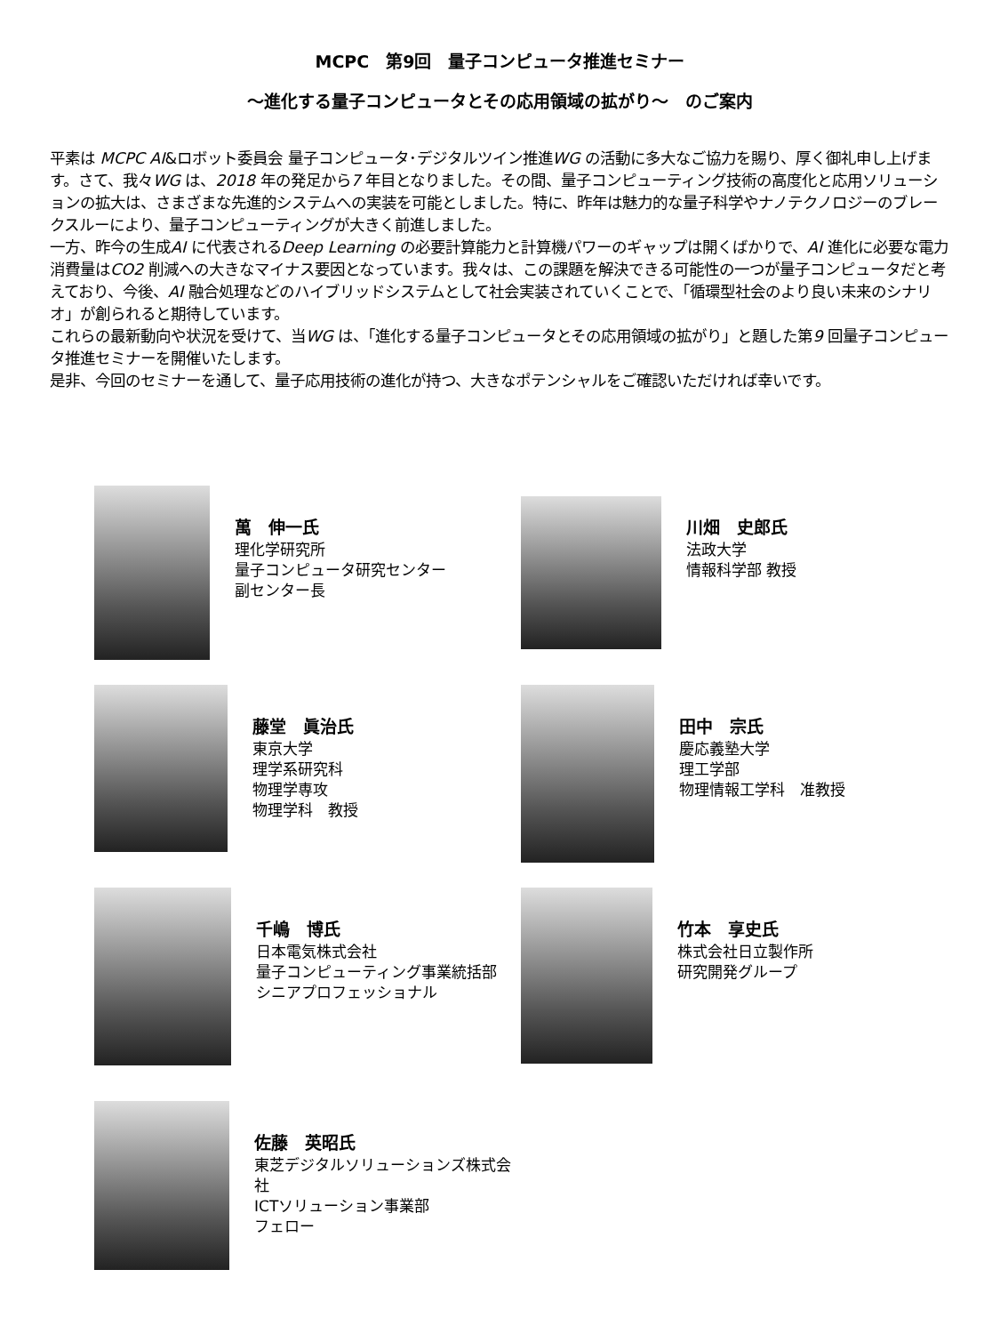MCPC　第9回　量子コンピュータ推進セミナー
～進化する量子コンピュータとその応用領域の拡がり～　のご案内
平素は MCPC AI&ロボット委員会 量子コンピュータ･デジタルツイン推進WG の活動に多大なご協力を賜り、厚く御礼申し上げます。さて、我々WG は、2018 年の発足から7 年目となりました。その間、量子コンピューティング技術の高度化と応用ソリューションの拡大は、さまざまな先進的システムへの実装を可能としました。特に、昨年は魅力的な量子科学やナノテクノロジーのブレークスルーにより、量子コンピューティングが大きく前進しました。
一方、昨今の生成AI に代表されるDeep Learning の必要計算能力と計算機パワーのギャップは開くばかりで、AI 進化に必要な電力消費量はCO2 削減への大きなマイナス要因となっています。我々は、この課題を解決できる可能性の一つが量子コンピュータだと考えており、今後、AI 融合処理などのハイブリッドシステムとして社会実装されていくことで、「循環型社会のより良い未来のシナリオ」が創られると期待しています。
これらの最新動向や状況を受けて、当WG は、「進化する量子コンピュータとその応用領域の拡がり」と題した第9 回量子コンピュータ推進セミナーを開催いたします。
是非、今回のセミナーを通して、量子応用技術の進化が持つ、大きなポテンシャルをご確認いただければ幸いです。
萬　伸一氏
理化学研究所
量子コンピュータ研究センター
副センター長
川畑　史郎氏
法政大学
情報科学部 教授
藤堂　眞治氏
東京大学
理学系研究科
物理学専攻
物理学科　教授
田中　宗氏
慶応義塾大学
理工学部
物理情報工学科　准教授
千嶋　博氏
日本電気株式会社
量子コンピューティング事業統括部
シニアプロフェッショナル
竹本　享史氏
株式会社日立製作所
研究開発グループ
佐藤　英昭氏
東芝デジタルソリューションズ株式会社
ICTソリューション事業部
フェロー